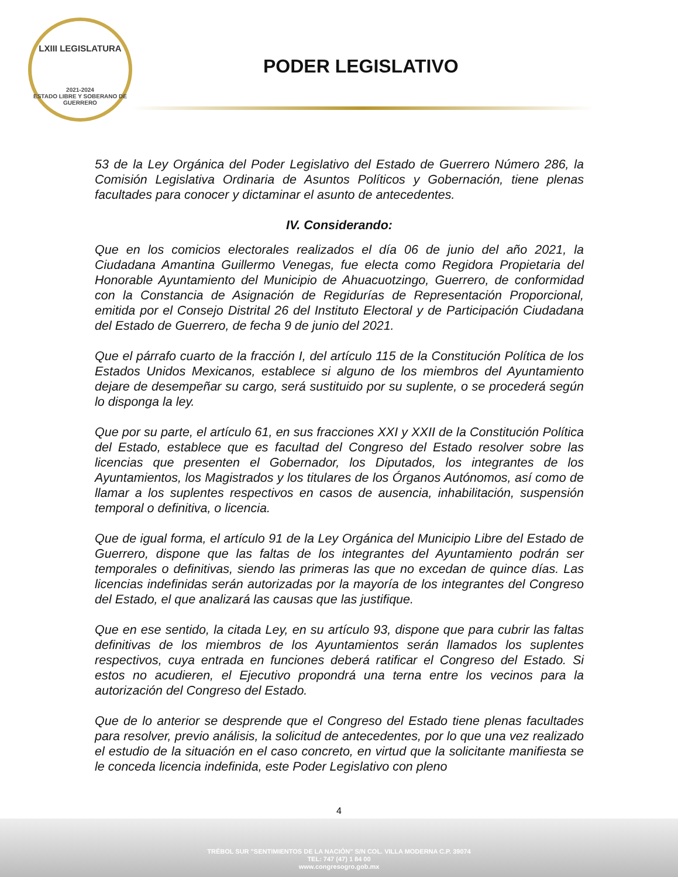LXIII LEGISLATURA
2021-2024
ESTADO LIBRE Y SOBERANO DE GUERRERO
PODER LEGISLATIVO
53 de la Ley Orgánica del Poder Legislativo del Estado de Guerrero Número 286, la Comisión Legislativa Ordinaria de Asuntos Políticos y Gobernación, tiene plenas facultades para conocer y dictaminar el asunto de antecedentes.
IV. Considerando:
Que en los comicios electorales realizados el día 06 de junio del año 2021, la Ciudadana Amantina Guillermo Venegas, fue electa como Regidora Propietaria del Honorable Ayuntamiento del Municipio de Ahuacuotzingo, Guerrero, de conformidad con la Constancia de Asignación de Regidurías de Representación Proporcional, emitida por el Consejo Distrital 26 del Instituto Electoral y de Participación Ciudadana del Estado de Guerrero, de fecha 9 de junio del 2021.
Que el párrafo cuarto de la fracción I, del artículo 115 de la Constitución Política de los Estados Unidos Mexicanos, establece si alguno de los miembros del Ayuntamiento dejare de desempeñar su cargo, será sustituido por su suplente, o se procederá según lo disponga la ley.
Que por su parte, el artículo 61, en sus fracciones XXI y XXII de la Constitución Política del Estado, establece que es facultad del Congreso del Estado resolver sobre las licencias que presenten el Gobernador, los Diputados, los integrantes de los Ayuntamientos, los Magistrados y los titulares de los Órganos Autónomos, así como de llamar a los suplentes respectivos en casos de ausencia, inhabilitación, suspensión temporal o definitiva, o licencia.
Que de igual forma, el artículo 91 de la Ley Orgánica del Municipio Libre del Estado de Guerrero, dispone que las faltas de los integrantes del Ayuntamiento podrán ser temporales o definitivas, siendo las primeras las que no excedan de quince días. Las licencias indefinidas serán autorizadas por la mayoría de los integrantes del Congreso del Estado, el que analizará las causas que las justifique.
Que en ese sentido, la citada Ley, en su artículo 93, dispone que para cubrir las faltas definitivas de los miembros de los Ayuntamientos serán llamados los suplentes respectivos, cuya entrada en funciones deberá ratificar el Congreso del Estado. Si estos no acudieren, el Ejecutivo propondrá una terna entre los vecinos para la autorización del Congreso del Estado.
Que de lo anterior se desprende que el Congreso del Estado tiene plenas facultades para resolver, previo análisis, la solicitud de antecedentes, por lo que una vez realizado el estudio de la situación en el caso concreto, en virtud que la solicitante manifiesta se le conceda licencia indefinida, este Poder Legislativo con pleno
4
TRÉBOL SUR "SENTIMIENTOS DE LA NACIÓN" S/N COL. VILLA MODERNA C.P. 39074
TEL: 747 (47) 1 84 00
www.congresogro.gob.mx